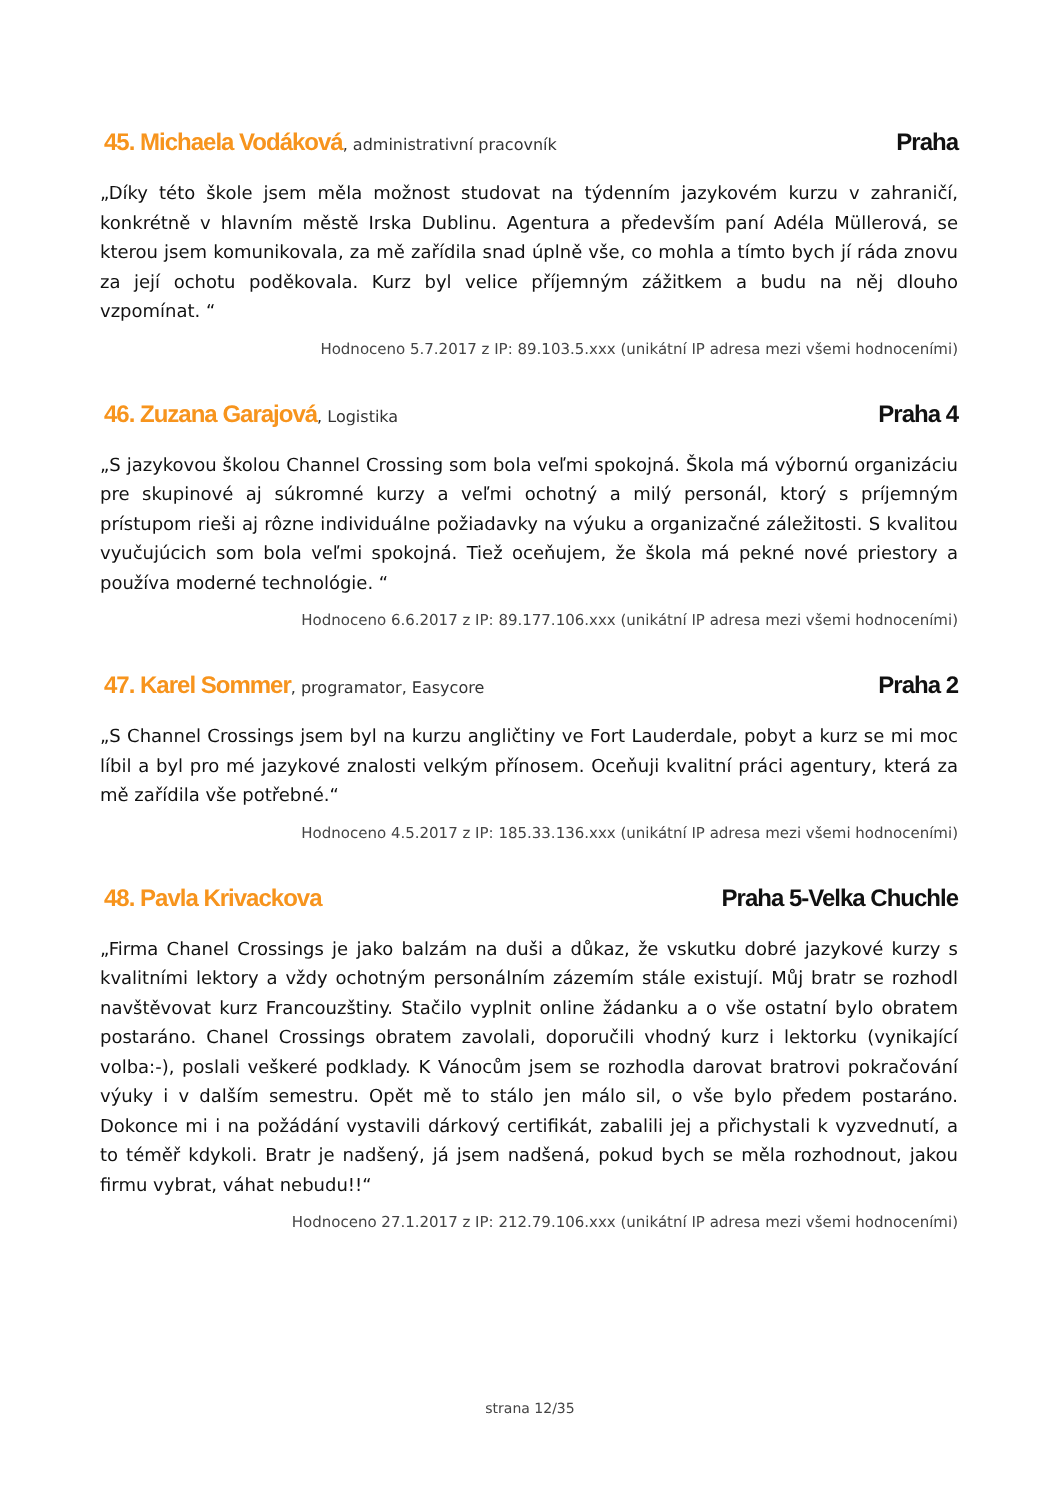45. Michaela Vodáková, administrativní pracovník
Praha
„Díky této škole jsem měla možnost studovat na týdenním jazykovém kurzu v zahraničí, konkrétně v hlavním městě Irska Dublinu. Agentura a především paní Adéla Müllerová, se kterou jsem komunikovala, za mě zařídila snad úplně vše, co mohla a tímto bych jí ráda znovu za její ochotu poděkovala. Kurz byl velice příjemným zážitkem a budu na něj dlouho vzpomínat. “
Hodnoceno 5.7.2017 z IP: 89.103.5.xxx (unikátní IP adresa mezi všemi hodnoceními)
46. Zuzana Garajová, Logistika
Praha 4
„S jazykovou školou Channel Crossing som bola veľmi spokojná. Škola má výbornú organizáciu pre skupinové aj súkromné kurzy a veľmi ochotný a milý personál, ktorý s príjemným prístupom rieši aj rôzne individuálne požiadavky na výuku a organizačné záležitosti. S kvalitou vyučujúcich som bola veľmi spokojná. Tiež oceňujem, že škola má pekné nové priestory a používa moderné technológie. “
Hodnoceno 6.6.2017 z IP: 89.177.106.xxx (unikátní IP adresa mezi všemi hodnoceními)
47. Karel Sommer, programator, Easycore
Praha 2
„S Channel Crossings jsem byl na kurzu angličtiny ve Fort Lauderdale, pobyt a kurz se mi moc líbil a byl pro mé jazykové znalosti velkým přínosem. Oceňuji kvalitní práci agentury, která za mě zařídila vše potřebné.“
Hodnoceno 4.5.2017 z IP: 185.33.136.xxx (unikátní IP adresa mezi všemi hodnoceními)
48. Pavla Krivackova Praha 5-Velka Chuchle
„Firma Chanel Crossings je jako balzám na duši a důkaz, že vskutku dobré jazykové kurzy s kvalitními lektory a vždy ochotným personálním zázemím stále existují. Můj bratr se rozhodl navštěvovat kurz Francouzštiny. Stačilo vyplnit online žádanku a o vše ostatní bylo obratem postaráno. Chanel Crossings obratem zavolali, doporučili vhodný kurz i lektorku (vynikající volba:-), poslali veškeré podklady. K Vánocům jsem se rozhodla darovat bratrovi pokračování výuky i v dalším semestru. Opět mě to stálo jen málo sil, o vše bylo předem postaráno. Dokonce mi i na požádání vystavili dárkový certifikát, zabalili jej a přichystali k vyzvednutí, a to téměř kdykoli. Bratr je nadšený, já jsem nadšená, pokud bych se měla rozhodnout, jakou firmu vybrat, váhat nebudu!!“
Hodnoceno 27.1.2017 z IP: 212.79.106.xxx (unikátní IP adresa mezi všemi hodnoceními)
strana 12/35